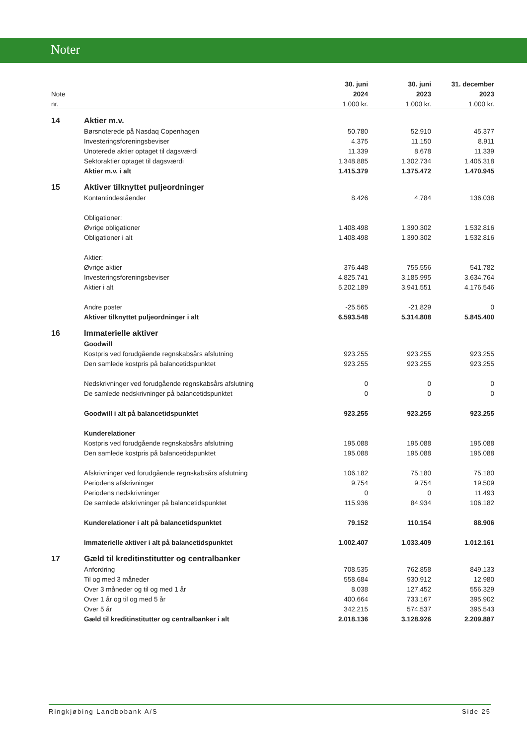Noter
| | | 30. juni | 30. juni | 31. december |
| Note | | 2024 | 2023 | 2023 |
| nr. | | 1.000 kr. | 1.000 kr. | 1.000 kr. |
| 14 | Aktier m.v. | | | |
| | Børsnoterede på Nasdaq Copenhagen | 50.780 | 52.910 | 45.377 |
| | Investeringsforeningsbeviser | 4.375 | 11.150 | 8.911 |
| | Unoterede aktier optaget til dagsværdi | 11.339 | 8.678 | 11.339 |
| | Sektoraktier optaget til dagsværdi | 1.348.885 | 1.302.734 | 1.405.318 |
| | Aktier m.v. i alt | 1.415.379 | 1.375.472 | 1.470.945 |
| 15 | Aktiver tilknyttet puljeordninger | | | |
| | Kontantindeståender | 8.426 | 4.784 | 136.038 |
| | Obligationer: | | | |
| | Øvrige obligationer | 1.408.498 | 1.390.302 | 1.532.816 |
| | Obligationer i alt | 1.408.498 | 1.390.302 | 1.532.816 |
| | Aktier: | | | |
| | Øvrige aktier | 376.448 | 755.556 | 541.782 |
| | Investeringsforeningsbeviser | 4.825.741 | 3.185.995 | 3.634.764 |
| | Aktier i alt | 5.202.189 | 3.941.551 | 4.176.546 |
| | Andre poster | -25.565 | -21.829 | 0 |
| | Aktiver tilknyttet puljeordninger i alt | 6.593.548 | 5.314.808 | 5.845.400 |
| 16 | Immaterielle aktiver | | | |
| | Goodwill | | | |
| | Kostpris ved forudgående regnskabsårs afslutning | 923.255 | 923.255 | 923.255 |
| | Den samlede kostpris på balancetidspunktet | 923.255 | 923.255 | 923.255 |
| | Nedskrivninger ved forudgående regnskabsårs afslutning | 0 | 0 | 0 |
| | De samlede nedskrivninger på balancetidspunktet | 0 | 0 | 0 |
| | Goodwill i alt på balancetidspunktet | 923.255 | 923.255 | 923.255 |
| | Kunderelationer | | | |
| | Kostpris ved forudgående regnskabsårs afslutning | 195.088 | 195.088 | 195.088 |
| | Den samlede kostpris på balancetidspunktet | 195.088 | 195.088 | 195.088 |
| | Afskrivninger ved forudgående regnskabsårs afslutning | 106.182 | 75.180 | 75.180 |
| | Periodens afskrivninger | 9.754 | 9.754 | 19.509 |
| | Periodens nedskrivninger | 0 | 0 | 11.493 |
| | De samlede afskrivninger på balancetidspunktet | 115.936 | 84.934 | 106.182 |
| | Kunderelationer i alt på balancetidspunktet | 79.152 | 110.154 | 88.906 |
| | Immaterielle aktiver i alt på balancetidspunktet | 1.002.407 | 1.033.409 | 1.012.161 |
| 17 | Gæld til kreditinstitutter og centralbanker | | | |
| | Anfordring | 708.535 | 762.858 | 849.133 |
| | Til og med 3 måneder | 558.684 | 930.912 | 12.980 |
| | Over 3 måneder og til og med 1 år | 8.038 | 127.452 | 556.329 |
| | Over 1 år og til og med 5 år | 400.664 | 733.167 | 395.902 |
| | Over 5 år | 342.215 | 574.537 | 395.543 |
| | Gæld til kreditinstitutter og centralbanker i alt | 2.018.136 | 3.128.926 | 2.209.887 |
Ringkjøbing Landbobank A/S Side 25